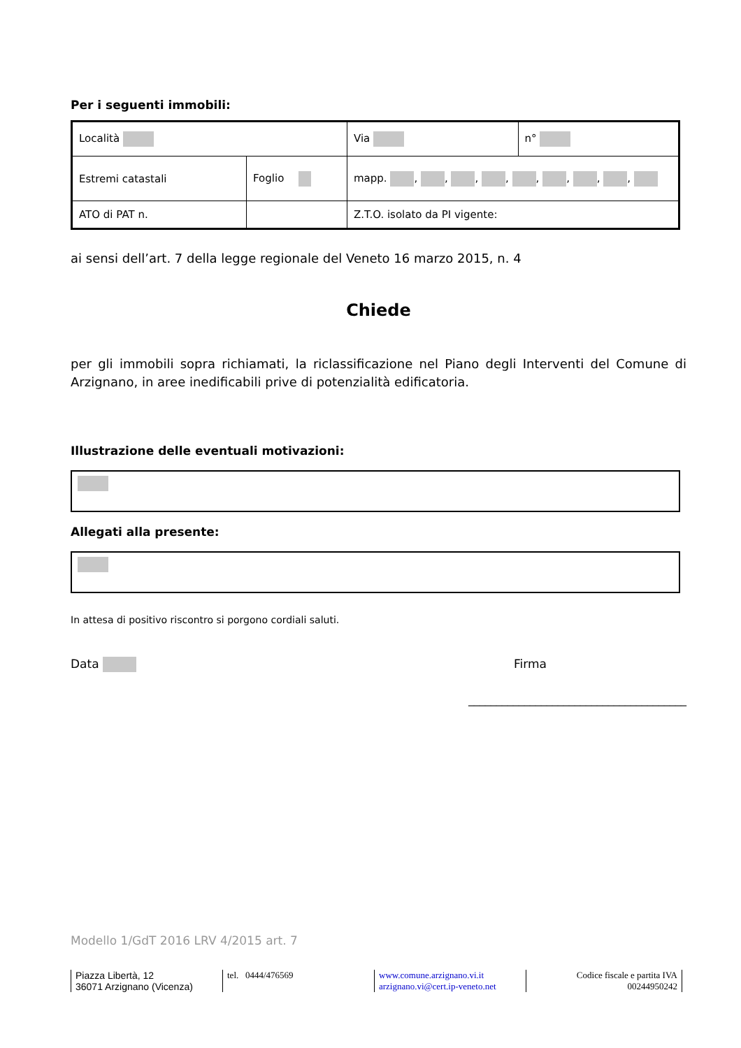Per i seguenti immobili:
| Località | | Via | n° |
| Estremi catastali | Foglio | mapp. , , , , , , , , | |
| ATO di PAT n. | | Z.T.O. isolato da PI vigente: | |
ai sensi dell’art. 7 della legge regionale del Veneto 16 marzo 2015, n. 4
Chiede
per gli immobili sopra richiamati, la riclassificazione nel Piano degli Interventi del Comune di Arzignano, in aree inedificabili prive di potenzialità edificatoria.
Illustrazione delle eventuali motivazioni:
Allegati alla presente:
In attesa di positivo riscontro si porgono cordiali saluti.
Data Firma
_______________________________________
Modello 1/GdT 2016 LRV 4/2015 art. 7
Piazza Libertà, 12
36071 Arzignano (Vicenza)
tel. 0444/476569 www.comune.arzignano.vi.it
arzignano.vi@cert.ip-veneto.net
Codice fiscale e partita IVA
00244950242